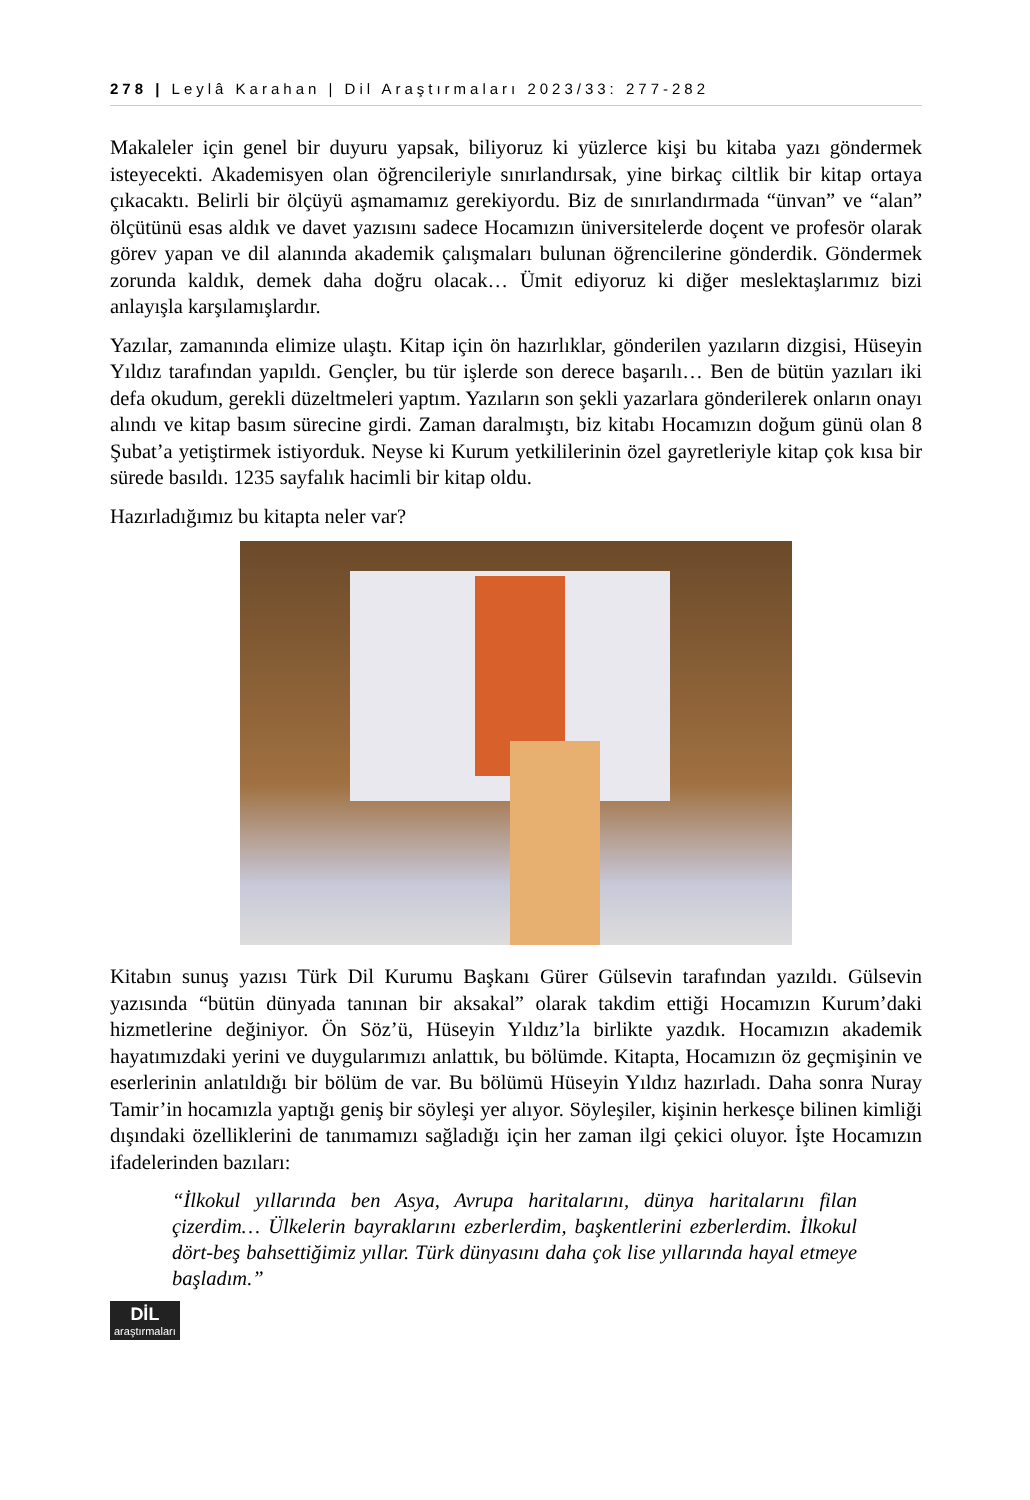278 | Leylâ Karahan | Dil Araştırmaları 2023/33: 277-282
Makaleler için genel bir duyuru yapsak, biliyoruz ki yüzlerce kişi bu kitaba yazı göndermek isteyecekti. Akademisyen olan öğrencileriyle sınırlandırsak, yine birkaç ciltlik bir kitap ortaya çıkacaktı. Belirli bir ölçüyü aşmamamız gerekiyordu. Biz de sınırlandırmada “ünvan” ve “alan” ölçütünü esas aldık ve davet yazısını sadece Hocamızın üniversitelerde doçent ve profesör olarak görev yapan ve dil alanında akademik çalışmaları bulunan öğrencilerine gönderdik. Göndermek zorunda kaldık, demek daha doğru olacak… Ümit ediyoruz ki diğer meslektaşlarımız bizi anlayışla karşılamışlardır.
Yazılar, zamanında elimize ulaştı. Kitap için ön hazırlıklar, gönderilen yazıların dizgisi, Hüseyin Yıldız tarafından yapıldı. Gençler, bu tür işlerde son derece başarılı… Ben de bütün yazıları iki defa okudum, gerekli düzeltmeleri yaptım. Yazıların son şekli yazarlara gönderilerek onların onayı alındı ve kitap basım sürecine girdi. Zaman daralmıştı, biz kitabı Hocamızın doğum günü olan 8 Şubat’a yetiştirmek istiyorduk. Neyse ki Kurum yetkililerinin özel gayretleriyle kitap çok kısa bir sürede basıldı. 1235 sayfalık hacimli bir kitap oldu.
Hazırladığımız bu kitapta neler var?
Kitabın sunuş yazısı Türk Dil Kurumu Başkanı Gürer Gülsevin tarafından yazıldı. Gülsevin yazısında “bütün dünyada tanınan bir aksakal” olarak takdim ettiği Hocamızın Kurum’daki hizmetlerine değiniyor. Ön Söz’ü, Hüseyin Yıldız’la birlikte yazdık. Hocamızın akademik hayatımızdaki yerini ve duygularımızı anlattık, bu bölümde. Kitapta, Hocamızın öz geçmişinin ve eserlerinin anlatıldığı bir bölüm de var. Bu bölümü Hüseyin Yıldız hazırladı. Daha sonra Nuray Tamir’in hocamızla yaptığı geniş bir söyleşi yer alıyor. Söyleşiler, kişinin herkesçe bilinen kimliği dışındaki özelliklerini de tanımamızı sağladığı için her zaman ilgi çekici oluyor. İşte Hocamızın ifadelerinden bazıları:
“İlkokul yıllarında ben Asya, Avrupa haritalarını, dünya haritalarını filan çizerdim… Ülkelerin bayraklarını ezberlerdim, başkentlerini ezberlerdim. İlkokul dört-beş bahsettiğimiz yıllar. Türk dünyasını daha çok lise yıllarında hayal etmeye başladım.”
DİL
araştırmaları